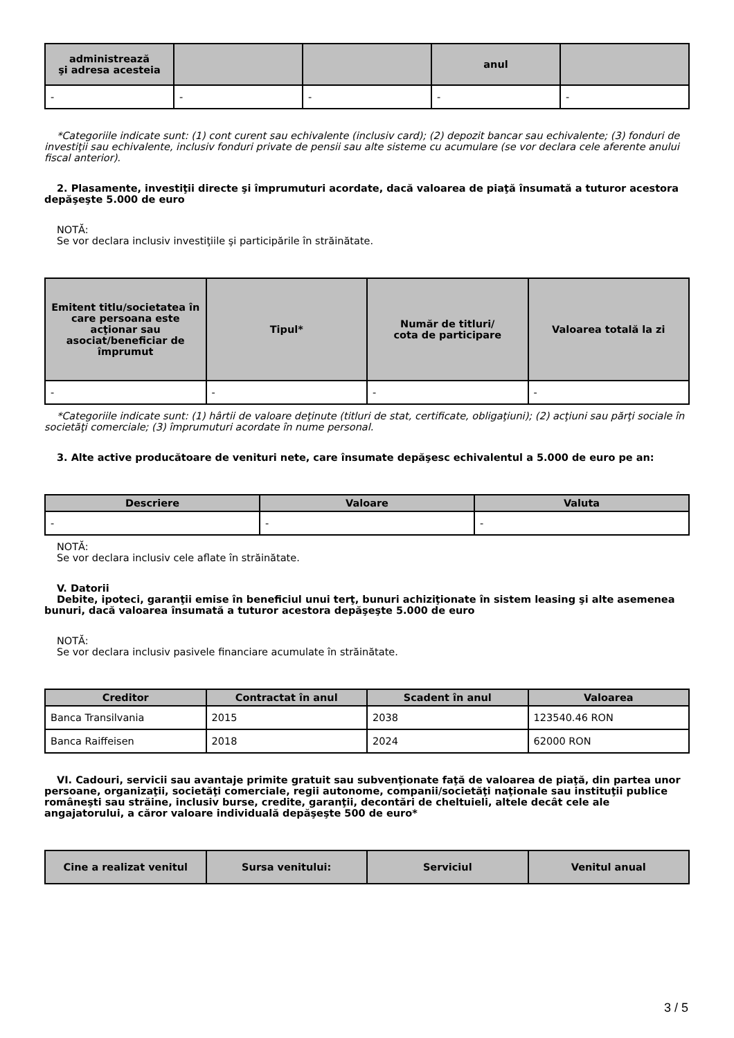| administrează şi adresa acesteia | | | anul | |
| --- | --- | --- | --- | --- |
| - | - | - | - | - |
*Categoriile indicate sunt: (1) cont curent sau echivalente (inclusiv card); (2) depozit bancar sau echivalente; (3) fonduri de investiţii sau echivalente, inclusiv fonduri private de pensii sau alte sisteme cu acumulare (se vor declara cele aferente anului fiscal anterior).
2. Plasamente, investiţii directe şi împrumuturi acordate, dacă valoarea de piaţă însumată a tuturor acestora depăşeşte 5.000 de euro
NOTĂ:
Se vor declara inclusiv investiţiile şi participările în străinătate.
| Emitent titlu/societatea în care persoana este acţionar sau asociat/beneficiar de împrumut | Tipul* | Număr de titluri/ cota de participare | Valoarea totală la zi |
| --- | --- | --- | --- |
| - | - | - | - |
*Categoriile indicate sunt: (1) hârtii de valoare deţinute (titluri de stat, certificate, obligaţiuni); (2) acţiuni sau părţi sociale în societăţi comerciale; (3) împrumuturi acordate în nume personal.
3. Alte active producătoare de venituri nete, care însumate depăşesc echivalentul a 5.000 de euro pe an:
| Descriere | Valoare | Valuta |
| --- | --- | --- |
| - | - | - |
NOTĂ:
Se vor declara inclusiv cele aflate în străinătate.
V. Datorii
Debite, ipoteci, garanţii emise în beneficiul unui terţ, bunuri achiziţionate în sistem leasing şi alte asemenea bunuri, dacă valoarea însumată a tuturor acestora depăşeşte 5.000 de euro
NOTĂ:
Se vor declara inclusiv pasivele financiare acumulate în străinătate.
| Creditor | Contractat în anul | Scadent în anul | Valoarea |
| --- | --- | --- | --- |
| Banca Transilvania | 2015 | 2038 | 123540.46 RON |
| Banca Raiffeisen | 2018 | 2024 | 62000 RON |
VI. Cadouri, servicii sau avantaje primite gratuit sau subvenţionate faţă de valoarea de piaţă, din partea unor persoane, organizaţii, societăţi comerciale, regii autonome, companii/societăţi naţionale sau instituţii publice româneşti sau străine, inclusiv burse, credite, garanţii, decontări de cheltuieli, altele decât cele ale angajatorului, a căror valoare individuală depăşeşte 500 de euro*
| Cine a realizat venitul | Sursa venitului: | Serviciul | Venitul anual |
| --- | --- | --- | --- |
3 / 5